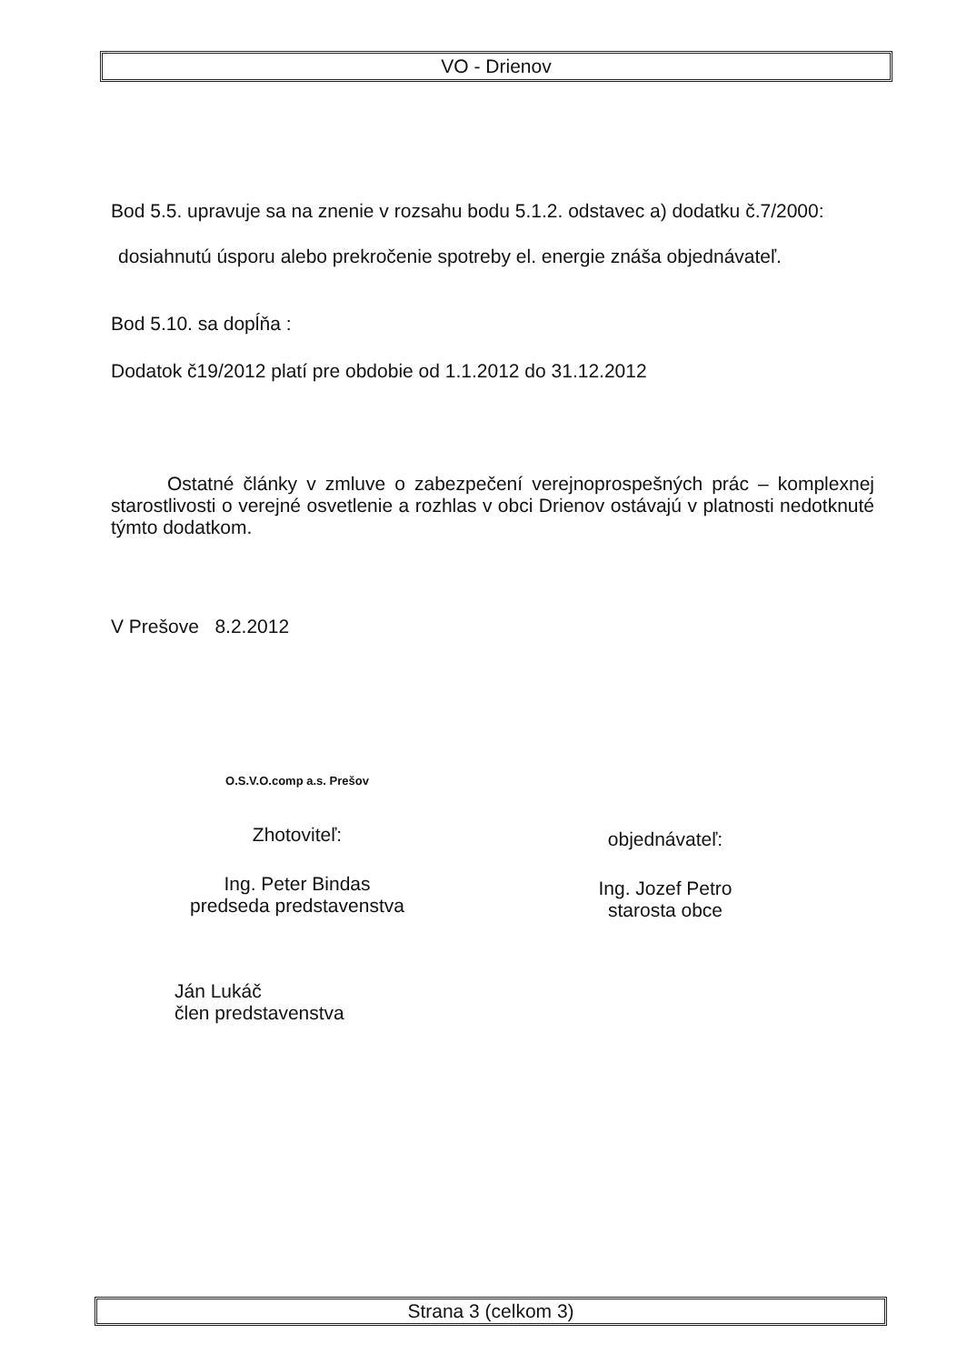VO - Drienov
Bod 5.5. upravuje sa na znenie v rozsahu bodu 5.1.2. odstavec a) dodatku č.7/2000:
dosiahnutú úsporu alebo prekročenie spotreby el. energie znáša objednávateľ.
Bod 5.10. sa dopĺňa :
Dodatok č19/2012 platí pre obdobie od 1.1.2012 do 31.12.2012
Ostatné články v zmluve o zabezpečení verejnoprospešných prác – komplexnej starostlivosti o verejné osvetlenie a rozhlas v obci Drienov ostávajú v platnosti nedotknuté týmto dodatkom.
V Prešove 8.2.2012
O.S.V.O.comp a.s. Prešov
Zhotoviteľ:
Ing. Peter Bindas
predseda predstavenstva
Ján Lukáč
člen predstavenstva
objednávateľ:
Ing. Jozef Petro
starosta obce
Strana 3 (celkom 3)